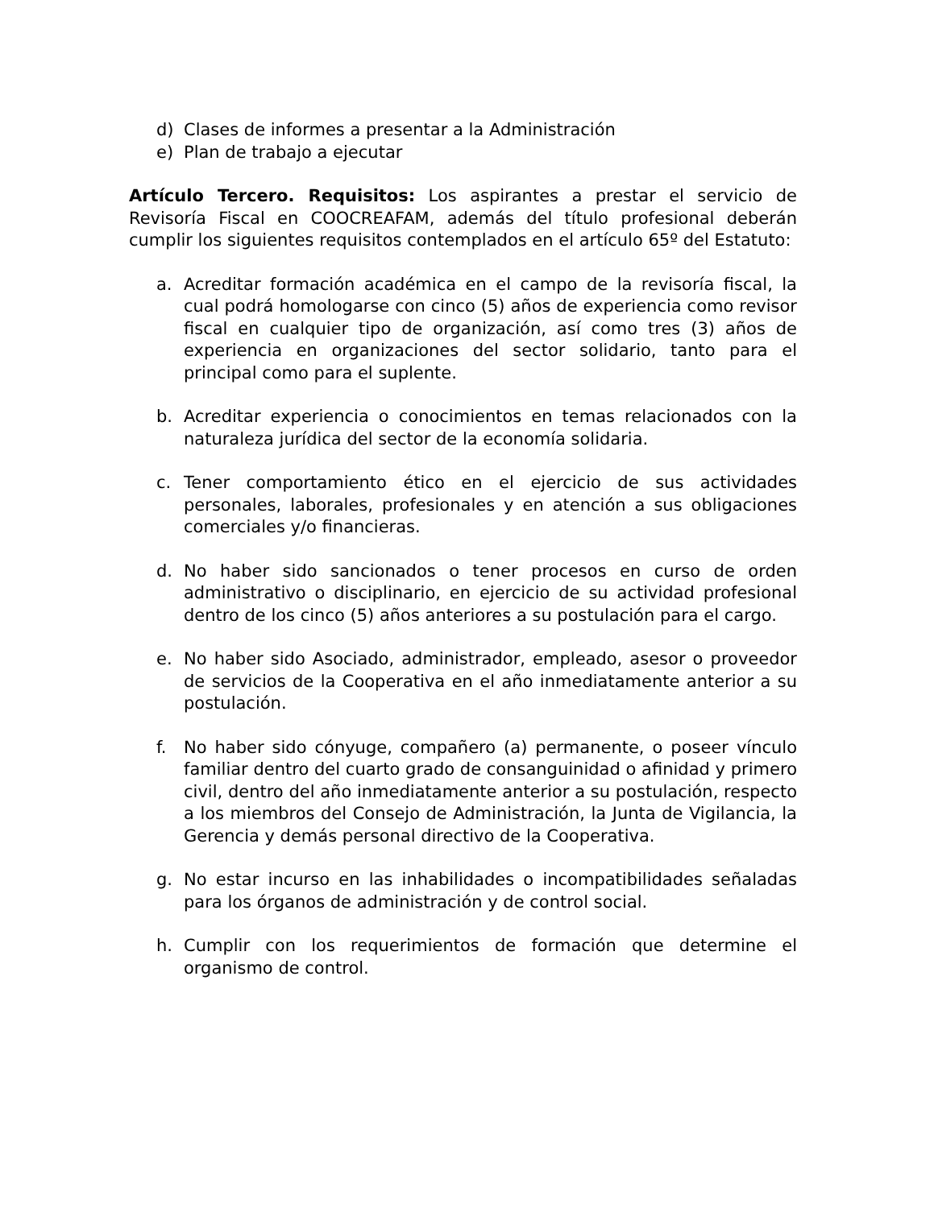d) Clases de informes a presentar a la Administración
e) Plan de trabajo a ejecutar
Artículo Tercero. Requisitos: Los aspirantes a prestar el servicio de Revisoría Fiscal en COOCREAFAM, además del título profesional deberán cumplir los siguientes requisitos contemplados en el artículo 65º del Estatuto:
a. Acreditar formación académica en el campo de la revisoría fiscal, la cual podrá homologarse con cinco (5) años de experiencia como revisor fiscal en cualquier tipo de organización, así como tres (3) años de experiencia en organizaciones del sector solidario, tanto para el principal como para el suplente.
b. Acreditar experiencia o conocimientos en temas relacionados con la naturaleza jurídica del sector de la economía solidaria.
c. Tener comportamiento ético en el ejercicio de sus actividades personales, laborales, profesionales y en atención a sus obligaciones comerciales y/o financieras.
d. No haber sido sancionados o tener procesos en curso de orden administrativo o disciplinario, en ejercicio de su actividad profesional dentro de los cinco (5) años anteriores a su postulación para el cargo.
e. No haber sido Asociado, administrador, empleado, asesor o proveedor de servicios de la Cooperativa en el año inmediatamente anterior a su postulación.
f. No haber sido cónyuge, compañero (a) permanente, o poseer vínculo familiar dentro del cuarto grado de consanguinidad o afinidad y primero civil, dentro del año inmediatamente anterior a su postulación, respecto a los miembros del Consejo de Administración, la Junta de Vigilancia, la Gerencia y demás personal directivo de la Cooperativa.
g. No estar incurso en las inhabilidades o incompatibilidades señaladas para los órganos de administración y de control social.
h. Cumplir con los requerimientos de formación que determine el organismo de control.